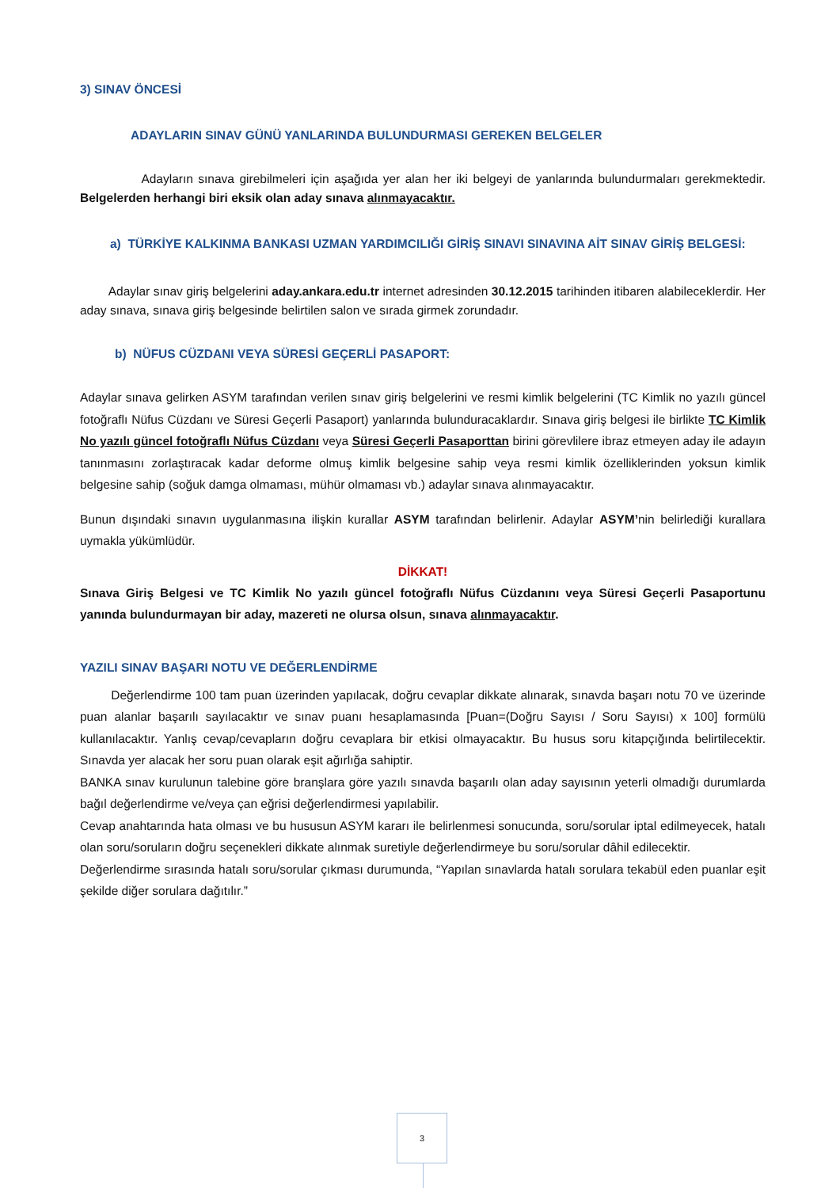3) SINAV ÖNCESİ
ADAYLARIN SINAV GÜNÜ YANLARINDA BULUNDURMASI GEREKEN BELGELER
Adayların sınava girebilmeleri için aşağıda yer alan her iki belgeyi de yanlarında bulundurmaları gerekmektedir. Belgelerden herhangi biri eksik olan aday sınava alınmayacaktır.
a) TÜRKİYE KALKINMA BANKASI UZMAN YARDIMCILIĞI GİRİŞ SINAVI SINAVINA AİT SINAV GİRİŞ BELGESİ:
Adaylar sınav giriş belgelerini aday.ankara.edu.tr internet adresinden 30.12.2015 tarihinden itibaren alabileceklerdir. Her aday sınava, sınava giriş belgesinde belirtilen salon ve sırada girmek zorundadır.
b) NÜFUS CÜZDANI VEYA SÜRESİ GEÇERLİ PASAPORT:
Adaylar sınava gelirken ASYM tarafından verilen sınav giriş belgelerini ve resmi kimlik belgelerini (TC Kimlik no yazılı güncel fotoğraflı Nüfus Cüzdanı ve Süresi Geçerli Pasaport) yanlarında bulunduracaklardır. Sınava giriş belgesi ile birlikte TC Kimlik No yazılı güncel fotoğraflı Nüfus Cüzdanı veya Süresi Geçerli Pasaporttan birini görevlilere ibraz etmeyen aday ile adayın tanınmasını zorlaştıracak kadar deforme olmuş kimlik belgesine sahip veya resmi kimlik özelliklerinden yoksun kimlik belgesine sahip (soğuk damga olmaması, mühür olmaması vb.) adaylar sınava alınmayacaktır.
Bunun dışındaki sınavın uygulanmasına ilişkin kurallar ASYM tarafından belirlenir. Adaylar ASYM’nin belirlediği kurallara uymakla yükümlüdür.
DİKKAT!
Sınava Giriş Belgesi ve TC Kimlik No yazılı güncel fotoğraflı Nüfus Cüzdanını veya Süresi Geçerli Pasaportunu yanında bulundurmayan bir aday, mazereti ne olursa olsun, sınava alınmayacaktır.
YAZILI SINAV BAŞARI NOTU VE DEĞERLENDİRME
Değerlendirme 100 tam puan üzerinden yapılacak, doğru cevaplar dikkate alınarak, sınavda başarı notu 70 ve üzerinde puan alanlar başarılı sayılacaktır ve sınav puanı hesaplamasında [Puan=(Doğru Sayısı / Soru Sayısı) x 100] formülü kullanılacaktır. Yanlış cevap/cevapların doğru cevaplara bir etkisi olmayacaktır. Bu husus soru kitapçığında belirtilecektir. Sınavda yer alacak her soru puan olarak eşit ağırlığa sahiptir.
BANKA sınav kurulunun talebine göre branşlara göre yazılı sınavda başarılı olan aday sayısının yeterli olmadığı durumlarda bağıl değerlendirme ve/veya çan eğrisi değerlendirmesi yapılabilir.
Cevap anahtarında hata olması ve bu hususun ASYM kararı ile belirlenmesi sonucunda, soru/sorular iptal edilmeyecek, hatalı olan soru/soruların doğru seçenekleri dikkate alınmak suretiyle değerlendirmeye bu soru/sorular dâhil edilecektir.
Değerlendirme sırasında hatalı soru/sorular çıkması durumunda, “Yapılan sınavlarda hatalı sorulara tekabül eden puanlar eşit şekilde diğer sorulara dağıtılır.”
3